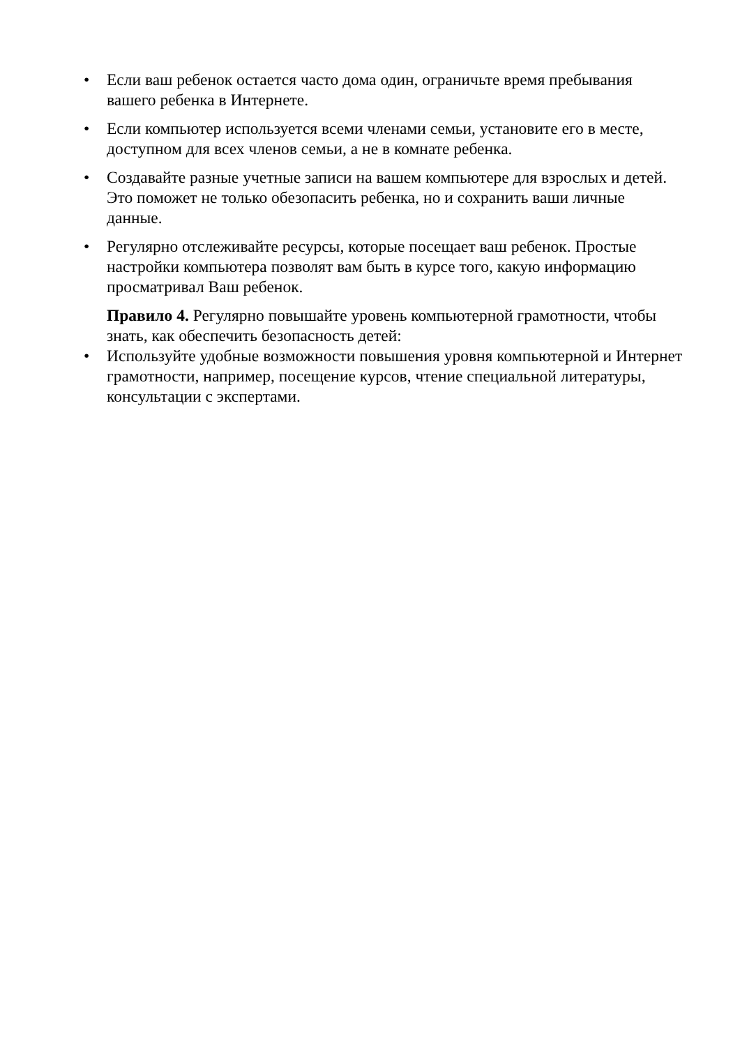• Если ваш ребенок остается часто дома один, ограничьте время пребывания вашего ребенка в Интернете.
• Если компьютер используется всеми членами семьи, установите его в месте, доступном для всех членов семьи, а не в комнате ребенка.
• Создавайте разные учетные записи на вашем компьютере для взрослых и детей. Это поможет не только обезопасить ребенка, но и сохранить ваши личные данные.
• Регулярно отслеживайте ресурсы, которые посещает ваш ребенок. Простые настройки компьютера позволят вам быть в курсе того, какую информацию просматривал Ваш ребенок.
Правило 4. Регулярно повышайте уровень компьютерной грамотности, чтобы знать, как обеспечить безопасность детей:
• Используйте удобные возможности повышения уровня компьютерной и Интернет грамотности, например, посещение курсов, чтение специальной литературы, консультации с экспертами.